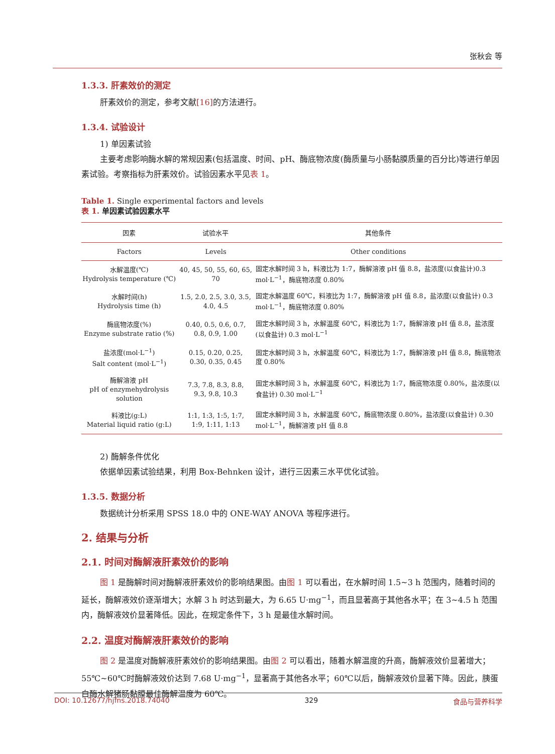张秋会 等
1.3.3. 肝素效价的测定
肝素效价的测定，参考文献[16] 的方法进行。
1.3.4. 试验设计
1) 单因素试验
主要考虑影响酶水解的常规因素(包括温度、时间、pH、酶底物浓度(酶质量与小肠黏膜质量的百分比)等进行单因素试验。考察指标为肝素效价。试验因素水平见表 1。
Table 1. Single experimental factors and levels
表 1. 单因素试验因素水平
| 因素 | 试验水平 | 其他条件 |
| --- | --- | --- |
| Factors | Levels | Other conditions |
| 水解温度(℃) Hydrolysis temperature (℃) | 40, 45, 50, 55, 60, 65, 70 | 固定水解时间 3 h，料液比为 1:7，酶解溶液 pH 值 8.8，盐浓度(以食盐计)0.3 mol·L<sup>−1</sup>，酶底物浓度 0.80% |
| 水解时间(h) Hydrolysis time (h) | 1.5, 2.0, 2.5, 3.0, 3.5, 4.0, 4.5 | 固定水解温度 60℃，料液比为 1:7，酶解溶液 pH 值 8.8，盐浓度(以食盐计) 0.3 mol·L<sup>−1</sup>，酶底物浓度 0.80% |
| 酶底物浓度(%) Enzyme substrate ratio (%) | 0.40, 0.5, 0.6, 0.7, 0.8, 0.9, 1.00 | 固定水解时间 3 h，水解温度 60℃，料液比为 1:7，酶解溶液 pH 值 8.8，盐浓度(以食盐计) 0.3 mol·L<sup>−1</sup> |
| 盐浓度(mol·L<sup>−1</sup>) Salt content (mol·L<sup>−1</sup>) | 0.15, 0.20, 0.25, 0.30, 0.35, 0.45 | 固定水解时间 3 h，水解温度 60℃，料液比为 1:7，酶解溶液 pH 值 8.8，酶底物浓度 0.80% |
| 酶解溶液 pH pH of enzymehydrolysis solution | 7.3, 7.8, 8.3, 8.8, 9.3, 9.8, 10.3 | 固定水解时间 3 h，水解温度 60℃，料液比为 1:7，酶底物浓度 0.80%，盐浓度(以食盐计) 0.30 mol·L<sup>−1</sup> |
| 料液比(g:L) Material liquid ratio (g:L) | 1:1, 1:3, 1:5, 1:7, 1:9, 1:11, 1:13 | 固定水解时间 3 h，水解温度 60℃，酶底物浓度 0.80%，盐浓度(以食盐计) 0.30 mol·L<sup>−1</sup>，酶解溶液 pH 值 8.8 |
2) 酶解条件优化
依据单因素试验结果，利用 Box-Behnken 设计，进行三因素三水平优化试验。
1.3.5. 数据分析
数据统计分析采用 SPSS 18.0 中的 ONE-WAY ANOVA 等程序进行。
2. 结果与分析
2.1. 时间对酶解液肝素效价的影响
图 1 是酶解时间对酶解液肝素效价的影响结果图。由图 1 可以看出，在水解时间 1.5~3 h 范围内，随着时间的延长，酶解液效价逐渐增大；水解 3 h 时达到最大，为 6.65 U·mg<sup>−1</sup>，而且显著高于其他各水平；在 3~4.5 h 范围内，酶解液效价显著降低。因此，在规定条件下，3 h 是最佳水解时间。
2.2. 温度对酶解液肝素效价的影响
图 2 是温度对酶解液肝素效价的影响结果图。由图 2 可以看出，随着水解温度的升高，酶解液效价显著增大；55℃~60℃时酶解液效价达到 7.68 U·mg<sup>−1</sup>，显著高于其他各水平；60℃以后，酶解液效价显著下降。因此，胰蛋白酶水解猪肠黏膜最佳酶解温度为 60℃。
DOI: 10.12677/hjfns.2018.74040 329 食品与营养科学